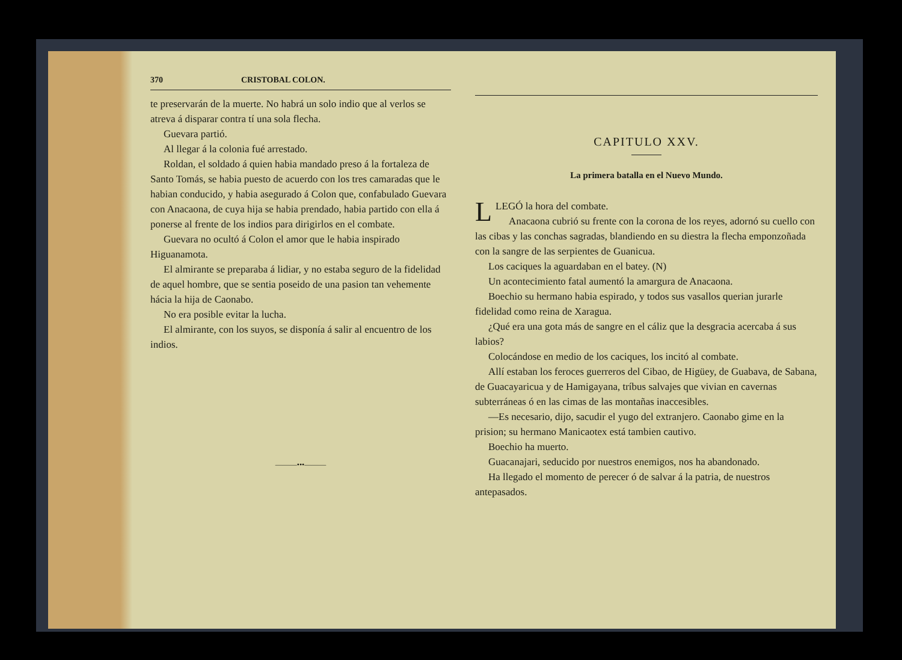370 CRISTOBAL COLON.
te preservarán de la muerte. No habrá un solo indio que al verlos se atreva á disparar contra tí una sola flecha.
Guevara partió.
Al llegar á la colonia fué arrestado.
Roldan, el soldado á quien habia mandado preso á la fortaleza de Santo Tomás, se habia puesto de acuerdo con los tres camaradas que le habian conducido, y habia asegurado á Colon que, confabulado Guevara con Anacaona, de cuya hija se habia prendado, habia partido con ella á ponerse al frente de los indios para dirigirlos en el combate.
Guevara no ocultó á Colon el amor que le habia inspirado Higuanamota.
El almirante se preparaba á lidiar, y no estaba seguro de la fidelidad de aquel hombre, que se sentia poseido de una pasion tan vehemente hácia la hija de Caonabo.
No era posible evitar la lucha.
El almirante, con los suyos, se disponía á salir al encuentro de los indios.
———•••———
CAPITULO XXV.
La primera batalla en el Nuevo Mundo.
LLEGÓ la hora del combate.
Anacaona cubrió su frente con la corona de los reyes, adornó su cuello con las cibas y las conchas sagradas, blandiendo en su diestra la flecha emponzoñada con la sangre de las serpientes de Guanicua.
Los caciques la aguardaban en el batey. (N)
Un acontecimiento fatal aumentó la amargura de Anacaona.
Boechio su hermano habia espirado, y todos sus vasallos querian jurarle fidelidad como reina de Xaragua.
¿Qué era una gota más de sangre en el cáliz que la desgracia acercaba á sus labios?
Colocándose en medio de los caciques, los incitó al combate.
Allí estaban los feroces guerreros del Cibao, de Higüey, de Guabava, de Sabana, de Guacayaricua y de Hamigayana, tríbus salvajes que vivian en cavernas subterráneas ó en las cimas de las montañas inaccesibles.
—Es necesario, dijo, sacudir el yugo del extranjero. Caonabo gime en la prision; su hermano Manicaotex está tambien cautivo.
Boechio ha muerto.
Guacanajari, seducido por nuestros enemigos, nos ha abandonado.
Ha llegado el momento de perecer ó de salvar á la patria, de nuestros antepasados.